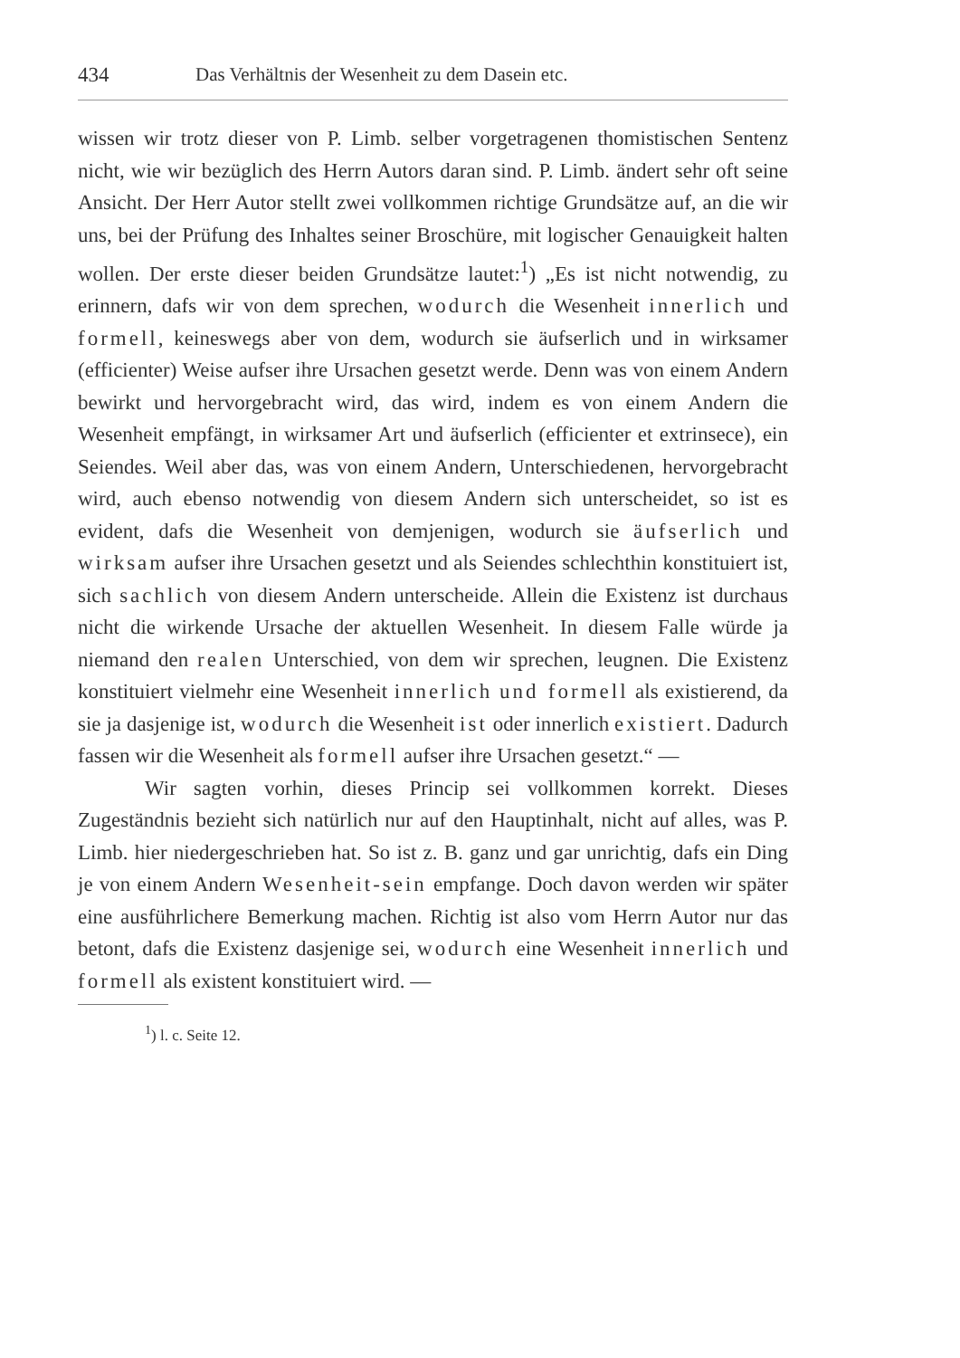434 Das Verhältnis der Wesenheit zu dem Dasein etc.
wissen wir trotz dieser von P. Limb. selber vorgetragenen thomistischen Sentenz nicht, wie wir bezüglich des Herrn Autors daran sind. P. Limb. ändert sehr oft seine Ansicht. Der Herr Autor stellt zwei vollkommen richtige Grundsätze auf, an die wir uns, bei der Prüfung des Inhaltes seiner Broschüre, mit logischer Genauigkeit halten wollen. Der erste dieser beiden Grundsätze lautet:<sup>1</sup>) „Es ist nicht notwendig, zu erinnern, dafs wir von dem sprechen, wodurch die Wesenheit innerlich und formell, keineswegs aber von dem, wodurch sie äufserlich und in wirksamer (efficienter) Weise aufser ihre Ursachen gesetzt werde. Denn was von einem Andern bewirkt und hervorgebracht wird, das wird, indem es von einem Andern die Wesenheit empfängt, in wirksamer Art und äufserlich (efficienter et extrinsece), ein Seiendes. Weil aber das, was von einem Andern, Unterschiedenen, hervorgebracht wird, auch ebenso notwendig von diesem Andern sich unterscheidet, so ist es evident, dafs die Wesenheit von demjenigen, wodurch sie äufserlich und wirksam aufser ihre Ursachen gesetzt und als Seiendes schlechthin konstituiert ist, sich sachlich von diesem Andern unterscheide. Allein die Existenz ist durchaus nicht die wirkende Ursache der aktuellen Wesenheit. In diesem Falle würde ja niemand den realen Unterschied, von dem wir sprechen, leugnen. Die Existenz konstituiert vielmehr eine Wesenheit innerlich und formell als existierend, da sie ja dasjenige ist, wodurch die Wesenheit ist oder innerlich existiert. Dadurch fassen wir die Wesenheit als formell aufser ihre Ursachen gesetzt.“ —
Wir sagten vorhin, dieses Princip sei vollkommen korrekt. Dieses Zugeständnis bezieht sich natürlich nur auf den Hauptinhalt, nicht auf alles, was P. Limb. hier niedergeschrieben hat. So ist z. B. ganz und gar unrichtig, dafs ein Ding je von einem Andern Wesenheit-sein empfange. Doch davon werden wir später eine ausführlichere Bemerkung machen. Richtig ist also vom Herrn Autor nur das betont, dafs die Existenz dasjenige sei, wodurch eine Wesenheit innerlich und formell als existent konstituiert wird. —
<sup>1</sup>) l. c. Seite 12.